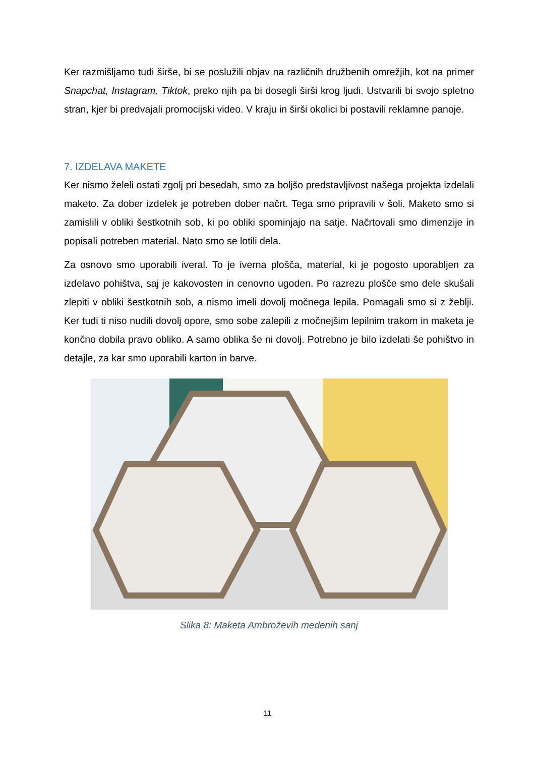Ker razmišljamo tudi širše, bi se poslužili objav na različnih družbenih omrežjih, kot na primer Snapchat, Instagram, Tiktok, preko njih pa bi dosegli širši krog ljudi. Ustvarili bi svojo spletno stran, kjer bi predvajali promocijski video. V kraju in širši okolici bi postavili reklamne panoje.
7. IZDELAVA MAKETE
Ker nismo želeli ostati zgolj pri besedah, smo za boljšo predstavljivost našega projekta izdelali maketo. Za dober izdelek je potreben dober načrt. Tega smo pripravili v šoli. Maketo smo si zamislili v obliki šestkotnih sob, ki po obliki spominjajo na satje. Načrtovali smo dimenzije in popisali potreben material. Nato smo se lotili dela.
Za osnovo smo uporabili iveral. To je iverna plošča, material, ki je pogosto uporabljen za izdelavo pohištva, saj je kakovosten in cenovno ugoden. Po razrezu plošče smo dele skušali zlepiti v obliki šestkotnih sob, a nismo imeli dovolj močnega lepila. Pomagali smo si z žeblji. Ker tudi ti niso nudili dovolj opore, smo sobe zalepili z močnejšim lepilnim trakom in maketa je končno dobila pravo obliko. A samo oblika še ni dovolj. Potrebno je bilo izdelati še pohištvo in detajle, za kar smo uporabili karton in barve.
Slika 8: Maketa Ambroževih medenih sanj
11